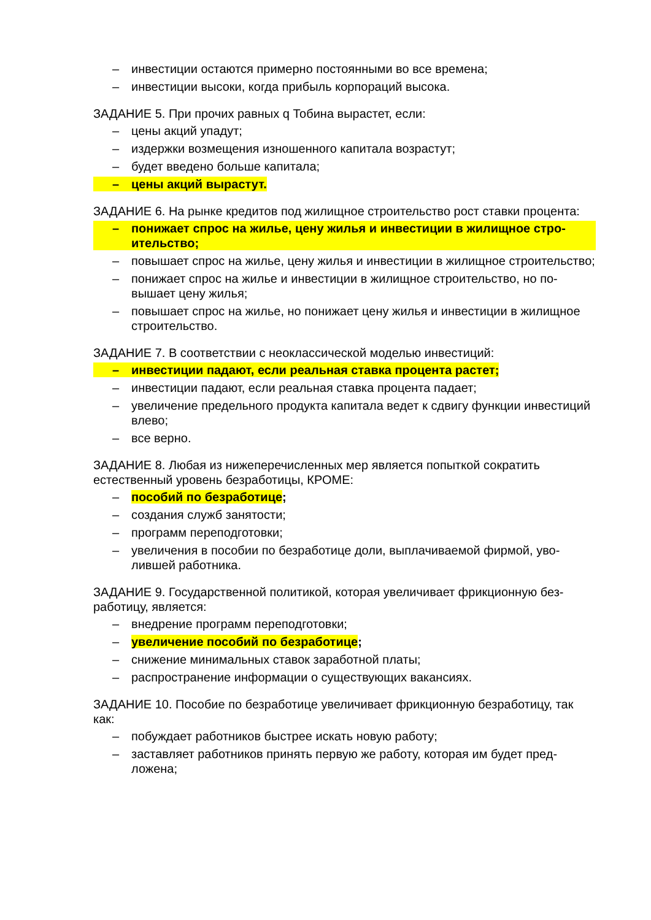– инвестиции остаются примерно постоянными во все времена;
– инвестиции высоки, когда прибыль корпораций высока.
ЗАДАНИЕ 5. При прочих равных q Тобина вырастет, если:
– цены акций упадут;
– издержки возмещения изношенного капитала возрастут;
– будет введено больше капитала;
– цены акций вырастут.
ЗАДАНИЕ 6. На рынке кредитов под жилищное строительство рост ставки про­цента:
– понижает спрос на жилье, цену жилья и инвестиции в жилищное стро­ительство;
– повышает спрос на жилье, цену жилья и инвестиции в жилищное строи­тельство;
– понижает спрос на жилье и инвестиции в жилищное строительство, но по­вышает цену жилья;
– повышает спрос на жилье, но понижает цену жилья и инвестиции в жилищ­ное строительство.
ЗАДАНИЕ 7. В соответствии с неоклассической моделью инвестиций:
– инвестиции падают, если реальная ставка процента растет;
– инвестиции падают, если реальная ставка процента падает;
– увеличение предельного продукта капитала ведет к сдвигу функции инве­стиций влево;
– все верно.
ЗАДАНИЕ 8. Любая из нижеперечисленных мер является попыткой сократить естественный уровень безработицы, КРОМЕ:
– пособий по безработице;
– создания служб занятости;
– программ переподготовки;
– увеличения в пособии по безработице доли, выплачиваемой фирмой, уво­лившей работника.
ЗАДАНИЕ 9. Государственной политикой, которая увеличивает фрикционную без­работицу, является:
– внедрение программ переподготовки;
– увеличение пособий по безработице;
– снижение минимальных ставок заработной платы;
– распространение информации о существующих вакансиях.
ЗАДАНИЕ 10. Пособие по безработице увеличивает фрикционную безработицу, так как:
– побуждает работников быстрее искать новую работу;
– заставляет работников принять первую же работу, которая им будет пред­ложена;